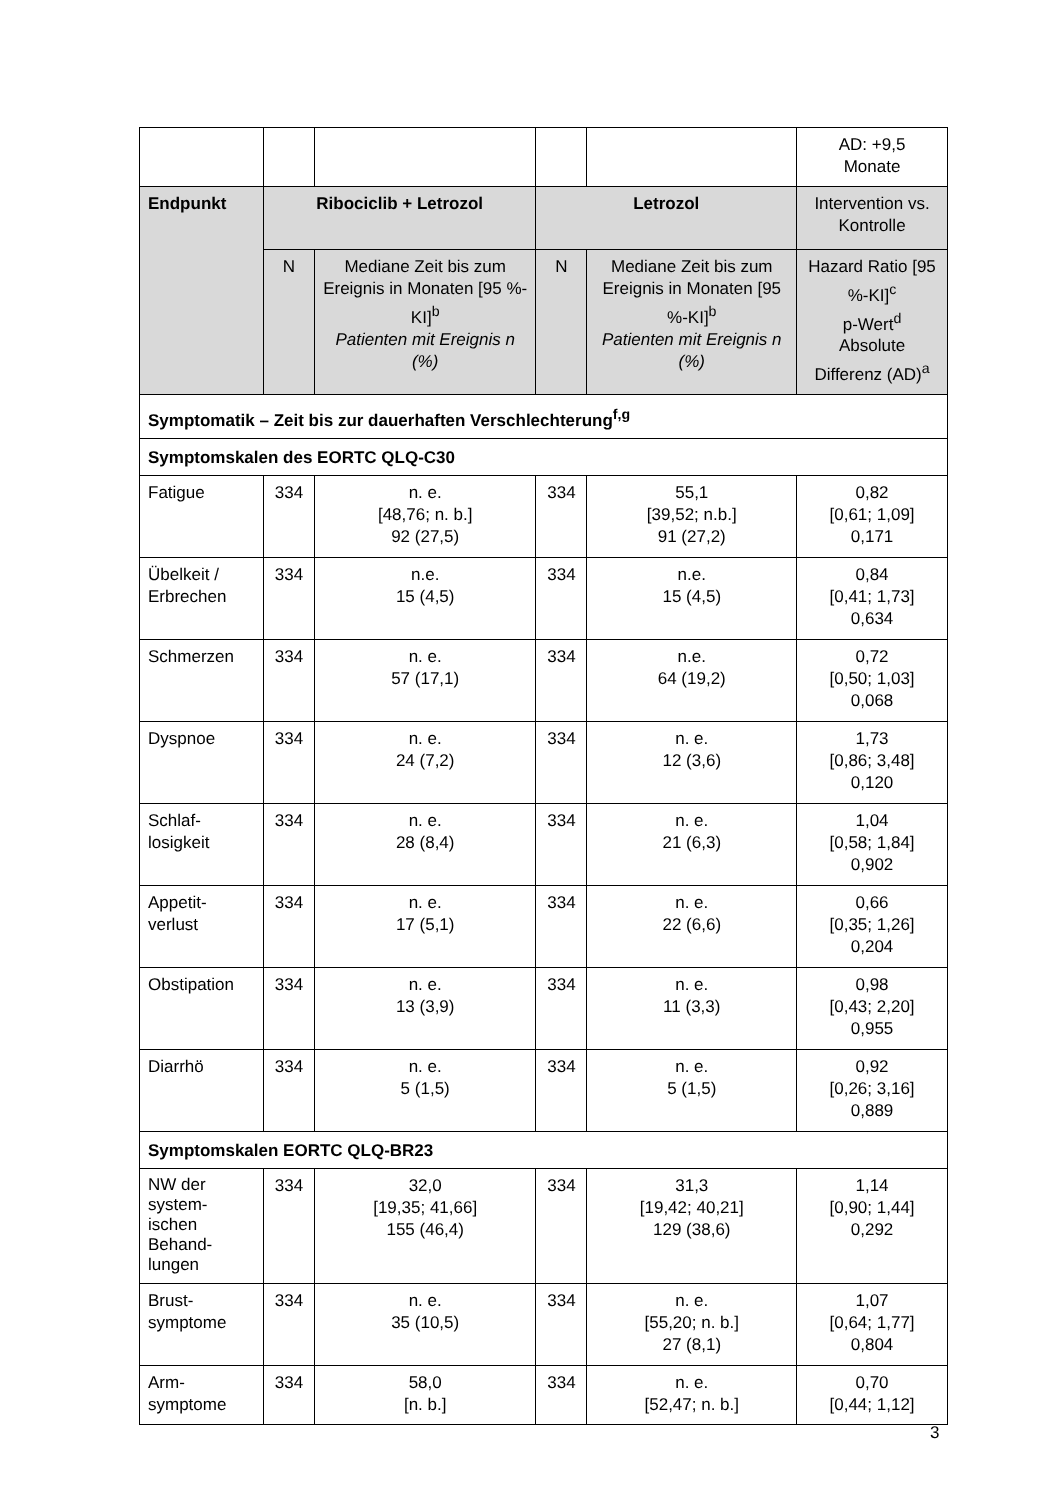| | | | | | AD: +9,5 Monate |
| Endpunkt | Ribociclib + Letrozol | | Letrozol | | Intervention vs. Kontrolle |
| | N | Mediane Zeit bis zum Ereignis in Monaten [95 %-KI]<sup>b</sup> Patienten mit Ereignis n (%) | N | Mediane Zeit bis zum Ereignis in Monaten [95 %-KI]<sup>b</sup> Patienten mit Ereignis n (%) | Hazard Ratio [95 %-KI]<sup>c</sup> p-Wert<sup>d</sup> Absolute Differenz (AD)<sup>a</sup> |
| Symptomatik – Zeit bis zur dauerhaften Verschlechterung<sup>f,g</sup> | | | | | |
| Symptomskalen des EORTC QLQ-C30 | | | | | |
| Fatigue | 334 | n. e. [48,76; n. b.] 92 (27,5) | 334 | 55,1 [39,52; n.b.] 91 (27,2) | 0,82 [0,61; 1,09] 0,171 |
| Übelkeit / Erbrechen | 334 | n.e. 15 (4,5) | 334 | n.e. 15 (4,5) | 0,84 [0,41; 1,73] 0,634 |
| Schmerzen | 334 | n. e. 57 (17,1) | 334 | n.e. 64 (19,2) | 0,72 [0,50; 1,03] 0,068 |
| Dyspnoe | 334 | n. e. 24 (7,2) | 334 | n. e. 12 (3,6) | 1,73 [0,86; 3,48] 0,120 |
| Schlaf- losigkeit | 334 | n. e. 28 (8,4) | 334 | n. e. 21 (6,3) | 1,04 [0,58; 1,84] 0,902 |
| Appetit- verlust | 334 | n. e. 17 (5,1) | 334 | n. e. 22 (6,6) | 0,66 [0,35; 1,26] 0,204 |
| Obstipation | 334 | n. e. 13 (3,9) | 334 | n. e. 11 (3,3) | 0,98 [0,43; 2,20] 0,955 |
| Diarrhö | 334 | n. e. 5 (1,5) | 334 | n. e. 5 (1,5) | 0,92 [0,26; 3,16] 0,889 |
| Symptomskalen EORTC QLQ-BR23 | | | | | |
| NW der system- ischen Behand- lungen | 334 | 32,0 [19,35; 41,66] 155 (46,4) | 334 | 31,3 [19,42; 40,21] 129 (38,6) | 1,14 [0,90; 1,44] 0,292 |
| Brust- symptome | 334 | n. e. 35 (10,5) | 334 | n. e. [55,20; n. b.] 27 (8,1) | 1,07 [0,64; 1,77] 0,804 |
| Arm- symptome | 334 | 58,0 [n. b.] | 334 | n. e. [52,47; n. b.] | 0,70 [0,44; 1,12] |
3